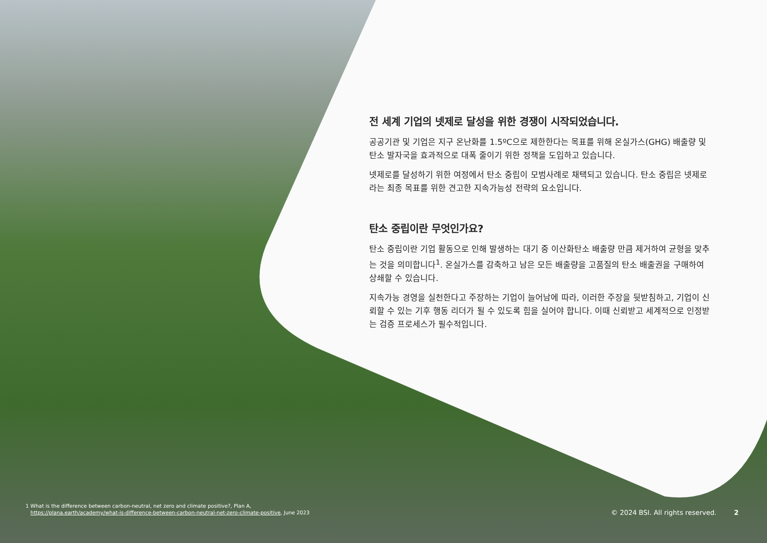전 세계 기업의 넷제로 달성을 위한 경쟁이 시작되었습니다.
공공기관 및 기업은 지구 온난화를 1.5ºC으로 제한한다는 목표를 위해 온실가스(GHG) 배출량 및 탄소 발자국을 효과적으로 대폭 줄이기 위한 정책을 도입하고 있습니다.
넷제로를 달성하기 위한 여정에서 탄소 중립이 모범사례로 채택되고 있습니다. 탄소 중립은 넷제로라는 최종 목표를 위한 견고한 지속가능성 전략의 요소입니다.
탄소 중립이란 무엇인가요?
탄소 중립이란 기업 활동으로 인해 발생하는 대기 중 이산화탄소 배출량 만큼 제거하여 균형을 맞추는 것을 의미합니다<sup>1</sup>. 온실가스를 감축하고 남은 모든 배출량을 고품질의 탄소 배출권을 구매하여 상쇄할 수 있습니다.
지속가능 경영을 실천한다고 주장하는 기업이 늘어남에 따라, 이러한 주장을 뒷받침하고, 기업이 신뢰할 수 있는 기후 행동 리더가 될 수 있도록 힘을 실어야 합니다. 이때 신뢰받고 세계적으로 인정받는 검증 프로세스가 필수적입니다.
1 What is the difference between carbon-neutral, net zero and climate positive?, Plan A,
https://plana.earth/academy/what-is-difference-between-carbon-neutral-net-zero-climate-positive, June 2023
© 2024 BSI. All rights reserved. 2